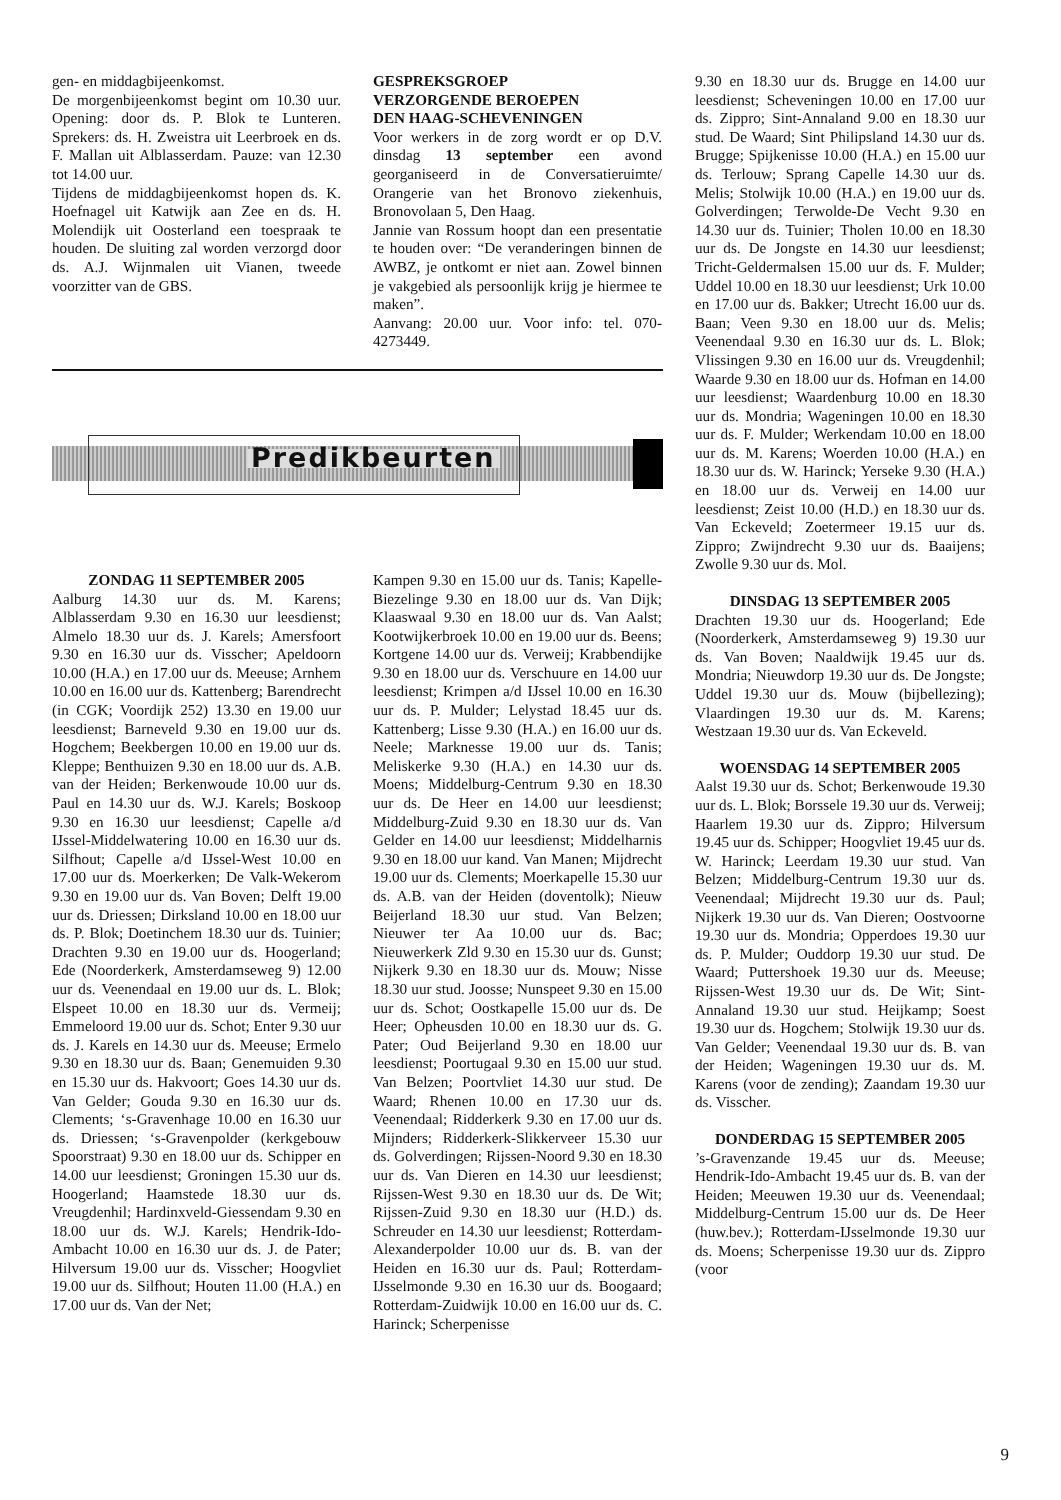gen- en middagbijeenkomst.
De morgenbijeenkomst begint om 10.30 uur. Opening: door ds. P. Blok te Lunteren. Sprekers: ds. H. Zweistra uit Leerbroek en ds. F. Mallan uit Alblasserdam. Pauze: van 12.30 tot 14.00 uur.
Tijdens de middagbijeenkomst hopen ds. K. Hoefnagel uit Katwijk aan Zee en ds. H. Molendijk uit Oosterland een toespraak te houden. De sluiting zal worden verzorgd door ds. A.J. Wijnmalen uit Vianen, tweede voorzitter van de GBS.
GESPREKSGROEP
VERZORGENDE BEROEPEN
DEN HAAG-SCHEVENINGEN
Voor werkers in de zorg wordt er op D.V. dinsdag 13 september een avond georganiseerd in de Conversatieruimte/ Orangerie van het Bronovo ziekenhuis, Bronovolaan 5, Den Haag.
Jannie van Rossum hoopt dan een presentatie te houden over: “De veranderingen binnen de AWBZ, je ontkomt er niet aan. Zowel binnen je vakgebied als persoonlijk krijg je hiermee te maken”.
Aanvang: 20.00 uur. Voor info: tel. 070-4273449.
Predikbeurten
ZONDAG 11 SEPTEMBER 2005
Aalburg 14.30 uur ds. M. Karens; Alblasserdam 9.30 en 16.30 uur leesdienst; Almelo 18.30 uur ds. J. Karels; Amersfoort 9.30 en 16.30 uur ds. Visscher; Apeldoorn 10.00 (H.A.) en 17.00 uur ds. Meeuse; Arnhem 10.00 en 16.00 uur ds. Kattenberg; Barendrecht (in CGK; Voordijk 252) 13.30 en 19.00 uur leesdienst; Barneveld 9.30 en 19.00 uur ds. Hogchem; Beekbergen 10.00 en 19.00 uur ds. Kleppe; Benthuizen 9.30 en 18.00 uur ds. A.B. van der Heiden; Berkenwoude 10.00 uur ds. Paul en 14.30 uur ds. W.J. Karels; Boskoop 9.30 en 16.30 uur leesdienst; Capelle a/d IJssel-Middelwatering 10.00 en 16.30 uur ds. Silfhout; Capelle a/d IJssel-West 10.00 en 17.00 uur ds. Moerkerken; De Valk-Wekerom 9.30 en 19.00 uur ds. Van Boven; Delft 19.00 uur ds. Driessen; Dirksland 10.00 en 18.00 uur ds. P. Blok; Doetinchem 18.30 uur ds. Tuinier; Drachten 9.30 en 19.00 uur ds. Hoogerland; Ede (Noorderkerk, Amsterdamseweg 9) 12.00 uur ds. Veenendaal en 19.00 uur ds. L. Blok; Elspeet 10.00 en 18.30 uur ds. Vermeij; Emmeloord 19.00 uur ds. Schot; Enter 9.30 uur ds. J. Karels en 14.30 uur ds. Meeuse; Ermelo 9.30 en 18.30 uur ds. Baan; Genemuiden 9.30 en 15.30 uur ds. Hakvoort; Goes 14.30 uur ds. Van Gelder; Gouda 9.30 en 16.30 uur ds. Clements; ‘s-Gravenhage 10.00 en 16.30 uur ds. Driessen; ‘s-Gravenpolder (kerkgebouw Spoorstraat) 9.30 en 18.00 uur ds. Schipper en 14.00 uur leesdienst; Groningen 15.30 uur ds. Hoogerland; Haamstede 18.30 uur ds. Vreugdenhil; Hardinxveld-Giessendam 9.30 en 18.00 uur ds. W.J. Karels; Hendrik-Ido-Ambacht 10.00 en 16.30 uur ds. J. de Pater; Hilversum 19.00 uur ds. Visscher; Hoogvliet 19.00 uur ds. Silfhout; Houten 11.00 (H.A.) en 17.00 uur ds. Van der Net;
Kampen 9.30 en 15.00 uur ds. Tanis; Kapelle-Biezelinge 9.30 en 18.00 uur ds. Van Dijk; Klaaswaal 9.30 en 18.00 uur ds. Van Aalst; Kootwijkerbroek 10.00 en 19.00 uur ds. Beens; Kortgene 14.00 uur ds. Verweij; Krabbendijke 9.30 en 18.00 uur ds. Verschuure en 14.00 uur leesdienst; Krimpen a/d IJssel 10.00 en 16.30 uur ds. P. Mulder; Lelystad 18.45 uur ds. Kattenberg; Lisse 9.30 (H.A.) en 16.00 uur ds. Neele; Marknesse 19.00 uur ds. Tanis; Meliskerke 9.30 (H.A.) en 14.30 uur ds. Moens; Middelburg-Centrum 9.30 en 18.30 uur ds. De Heer en 14.00 uur leesdienst; Middelburg-Zuid 9.30 en 18.30 uur ds. Van Gelder en 14.00 uur leesdienst; Middelharnis 9.30 en 18.00 uur kand. Van Manen; Mijdrecht 19.00 uur ds. Clements; Moerkapelle 15.30 uur ds. A.B. van der Heiden (doventolk); Nieuw Beijerland 18.30 uur stud. Van Belzen; Nieuwer ter Aa 10.00 uur ds. Bac; Nieuwerkerk Zld 9.30 en 15.30 uur ds. Gunst; Nijkerk 9.30 en 18.30 uur ds. Mouw; Nisse 18.30 uur stud. Joosse; Nunspeet 9.30 en 15.00 uur ds. Schot; Oostkapelle 15.00 uur ds. De Heer; Opheusden 10.00 en 18.30 uur ds. G. Pater; Oud Beijerland 9.30 en 18.00 uur leesdienst; Poortugaal 9.30 en 15.00 uur stud. Van Belzen; Poortvliet 14.30 uur stud. De Waard; Rhenen 10.00 en 17.30 uur ds. Veenendaal; Ridderkerk 9.30 en 17.00 uur ds. Mijnders; Ridderkerk-Slikkerveer 15.30 uur ds. Golverdingen; Rijssen-Noord 9.30 en 18.30 uur ds. Van Dieren en 14.30 uur leesdienst; Rijssen-West 9.30 en 18.30 uur ds. De Wit; Rijssen-Zuid 9.30 en 18.30 uur (H.D.) ds. Schreuder en 14.30 uur leesdienst; Rotterdam-Alexanderpolder 10.00 uur ds. B. van der Heiden en 16.30 uur ds. Paul; Rotterdam-IJsselmonde 9.30 en 16.30 uur ds. Boogaard; Rotterdam-Zuidwijk 10.00 en 16.00 uur ds. C. Harinck; Scherpenisse
9.30 en 18.30 uur ds. Brugge en 14.00 uur leesdienst; Scheveningen 10.00 en 17.00 uur ds. Zippro; Sint-Annaland 9.00 en 18.30 uur stud. De Waard; Sint Philipsland 14.30 uur ds. Brugge; Spijkenisse 10.00 (H.A.) en 15.00 uur ds. Terlouw; Sprang Capelle 14.30 uur ds. Melis; Stolwijk 10.00 (H.A.) en 19.00 uur ds. Golverdingen; Terwolde-De Vecht 9.30 en 14.30 uur ds. Tuinier; Tholen 10.00 en 18.30 uur ds. De Jongste en 14.30 uur leesdienst; Tricht-Geldermalsen 15.00 uur ds. F. Mulder; Uddel 10.00 en 18.30 uur leesdienst; Urk 10.00 en 17.00 uur ds. Bakker; Utrecht 16.00 uur ds. Baan; Veen 9.30 en 18.00 uur ds. Melis; Veenendaal 9.30 en 16.30 uur ds. L. Blok; Vlissingen 9.30 en 16.00 uur ds. Vreugdenhil; Waarde 9.30 en 18.00 uur ds. Hofman en 14.00 uur leesdienst; Waardenburg 10.00 en 18.30 uur ds. Mondria; Wageningen 10.00 en 18.30 uur ds. F. Mulder; Werkendam 10.00 en 18.00 uur ds. M. Karens; Woerden 10.00 (H.A.) en 18.30 uur ds. W. Harinck; Yerseke 9.30 (H.A.) en 18.00 uur ds. Verweij en 14.00 uur leesdienst; Zeist 10.00 (H.D.) en 18.30 uur ds. Van Eckeveld; Zoetermeer 19.15 uur ds. Zippro; Zwijndrecht 9.30 uur ds. Baaijens; Zwolle 9.30 uur ds. Mol.
DINSDAG 13 SEPTEMBER 2005
Drachten 19.30 uur ds. Hoogerland; Ede (Noorderkerk, Amsterdamseweg 9) 19.30 uur ds. Van Boven; Naaldwijk 19.45 uur ds. Mondria; Nieuwdorp 19.30 uur ds. De Jongste; Uddel 19.30 uur ds. Mouw (bijbellezing); Vlaardingen 19.30 uur ds. M. Karens; Westzaan 19.30 uur ds. Van Eckeveld.
WOENSDAG 14 SEPTEMBER 2005
Aalst 19.30 uur ds. Schot; Berkenwoude 19.30 uur ds. L. Blok; Borssele 19.30 uur ds. Verweij; Haarlem 19.30 uur ds. Zippro; Hilversum 19.45 uur ds. Schipper; Hoogvliet 19.45 uur ds. W. Harinck; Leerdam 19.30 uur stud. Van Belzen; Middelburg-Centrum 19.30 uur ds. Veenendaal; Mijdrecht 19.30 uur ds. Paul; Nijkerk 19.30 uur ds. Van Dieren; Oostvoorne 19.30 uur ds. Mondria; Opperdoes 19.30 uur ds. P. Mulder; Ouddorp 19.30 uur stud. De Waard; Puttershoek 19.30 uur ds. Meeuse; Rijssen-West 19.30 uur ds. De Wit; Sint-Annaland 19.30 uur stud. Heijkamp; Soest 19.30 uur ds. Hogchem; Stolwijk 19.30 uur ds. Van Gelder; Veenendaal 19.30 uur ds. B. van der Heiden; Wageningen 19.30 uur ds. M. Karens (voor de zending); Zaandam 19.30 uur ds. Visscher.
DONDERDAG 15 SEPTEMBER 2005
’s-Gravenzande 19.45 uur ds. Meeuse; Hendrik-Ido-Ambacht 19.45 uur ds. B. van der Heiden; Meeuwen 19.30 uur ds. Veenendaal; Middelburg-Centrum 15.00 uur ds. De Heer (huw.bev.); Rotterdam-IJsselmonde 19.30 uur ds. Moens; Scherpenisse 19.30 uur ds. Zippro (voor
9